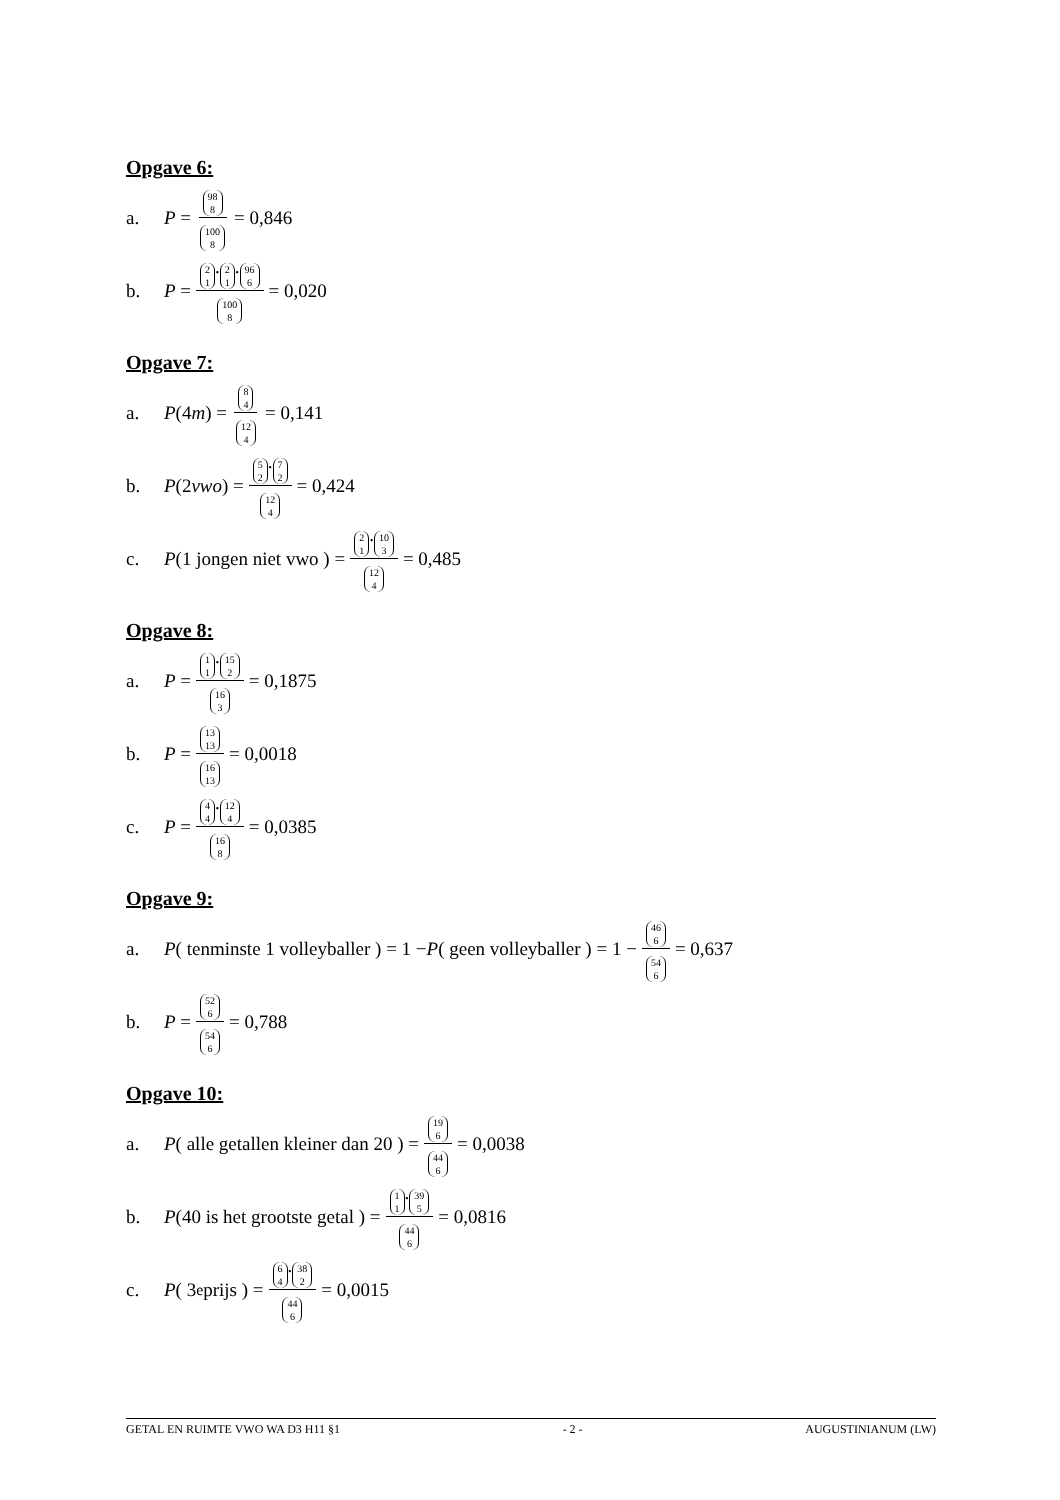Opgave 6:
a. P = 98 8 100 8 = 0,846
b. P = 2 1. 2 1. 96 6 100 8 = 0,020
Opgave 7:
a. P (4 m) = 8 4 12 4 = 0,141
b. P (2 vwo) = 5 2. 7 2 12 4 = 0,424
c. P (1 jongen niet vwo ) = 2 1. 10 3 12 4 = 0,485
Opgave 8:
a. P = 1 1. 15 2 16 3 = 0,1875
b. P = 13 13 16 13 = 0,0018
c. P = 4 4. 12 4 16 8 = 0,0385
Opgave 9:
a. P ( tenminste 1 volleyballer ) = 1 − P ( geen volleyballer ) = 1 − 46 6 54 6 = 0,637
b. P = 52 6 54 6 = 0,788
Opgave 10:
a. P ( alle getallen kleiner dan 20 ) = 19 6 44 6 = 0,0038
b. P (40 is het grootste getal ) = 1 1. 39 5 44 6 = 0,0816
c. P ( 3<sup>e</sup> prijs ) = 6 4. 38 2 44 6 = 0,0015
GETAL EN RUIMTE VWO WA D3 H11 §1 - 2 - AUGUSTINIANUM (LW)